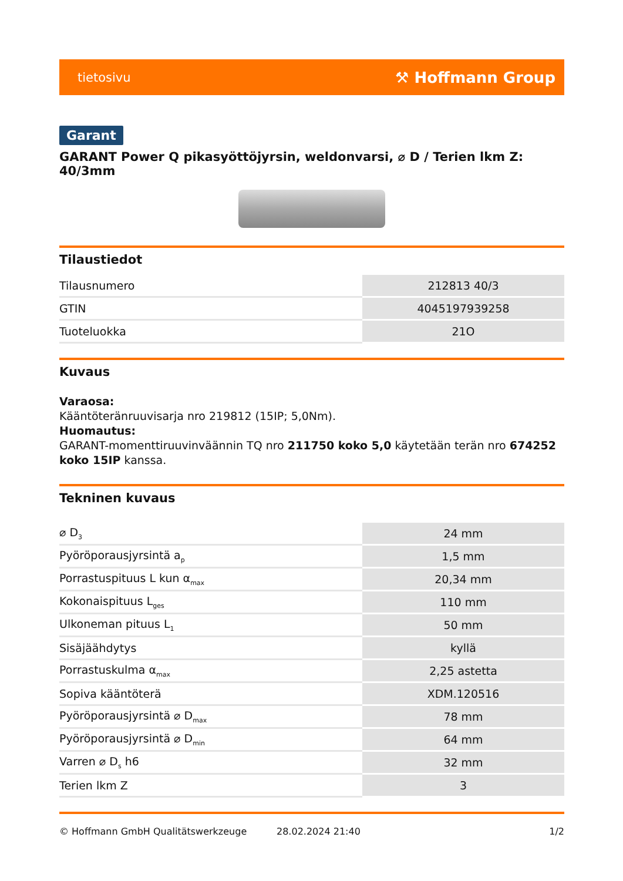tietosivu ⚒ Hoffmann Group
Garant
GARANT Power Q pikasyöttöjyrsin, weldonvarsi, ⌀ D / Terien lkm Z: 40/3mm
Tilaustiedot
| Tilausnumero | 212813 40/3 |
| GTIN | 4045197939258 |
| Tuoteluokka | 21O |
Kuvaus
Varaosa:
Kääntöteränruuvisarja nro 219812 (15IP; 5,0Nm).
Huomautus:
GARANT-momenttiruuvinväännin TQ nro 211750 koko 5,0 käytetään terän nro 674252 koko 15IP kanssa.
Tekninen kuvaus
| ⌀ D<sub>3</sub> | 24 mm |
| Pyöröporausjyrsintä a<sub>p</sub> | 1,5 mm |
| Porrastuspituus L kun α<sub>max</sub> | 20,34 mm |
| Kokonaispituus L<sub>ges</sub> | 110 mm |
| Ulkoneman pituus L<sub>1</sub> | 50 mm |
| Sisäjäähdytys | kyllä |
| Porrastuskulma α<sub>max</sub> | 2,25 astetta |
| Sopiva kääntöterä | XDM.120516 |
| Pyöröporausjyrsintä ⌀ D<sub>max</sub> | 78 mm |
| Pyöröporausjyrsintä ⌀ D<sub>min</sub> | 64 mm |
| Varren ⌀ D<sub>s</sub> h6 | 32 mm |
| Terien lkm Z | 3 |
© Hoffmann GmbH Qualitätswerkzeuge 28.02.2024 21:40 1/2